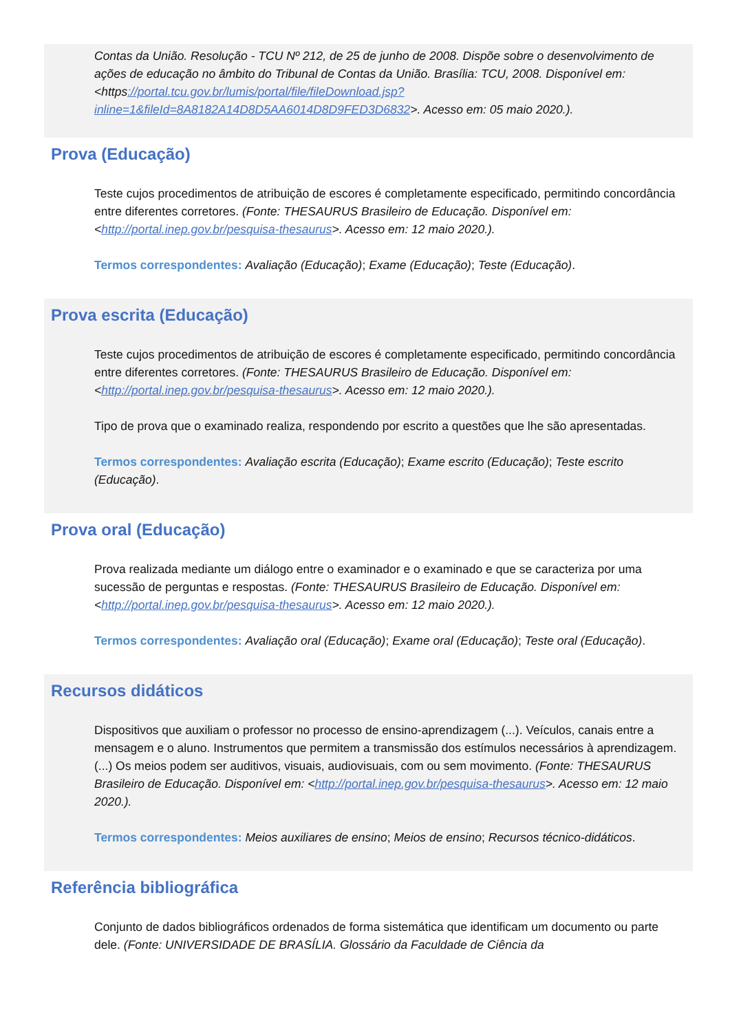Contas da União. Resolução - TCU Nº 212, de 25 de junho de 2008. Dispõe sobre o desenvolvimento de ações de educação no âmbito do Tribunal de Contas da União. Brasília: TCU, 2008. Disponível em: <https://portal.tcu.gov.br/lumis/portal/file/fileDownload.jsp?inline=1&fileId=8A8182A14D8D5AA6014D8D9FED3D6832>. Acesso em: 05 maio 2020.).
Prova (Educação)
Teste cujos procedimentos de atribuição de escores é completamente especificado, permitindo concordância entre diferentes corretores. (Fonte: THESAURUS Brasileiro de Educação. Disponível em: <http://portal.inep.gov.br/pesquisa-thesaurus>. Acesso em: 12 maio 2020.).
Termos correspondentes: Avaliação (Educação); Exame (Educação); Teste (Educação).
Prova escrita (Educação)
Teste cujos procedimentos de atribuição de escores é completamente especificado, permitindo concordância entre diferentes corretores. (Fonte: THESAURUS Brasileiro de Educação. Disponível em: <http://portal.inep.gov.br/pesquisa-thesaurus>. Acesso em: 12 maio 2020.).
Tipo de prova que o examinado realiza, respondendo por escrito a questões que lhe são apresentadas.
Termos correspondentes: Avaliação escrita (Educação); Exame escrito (Educação); Teste escrito (Educação).
Prova oral (Educação)
Prova realizada mediante um diálogo entre o examinador e o examinado e que se caracteriza por uma sucessão de perguntas e respostas. (Fonte: THESAURUS Brasileiro de Educação. Disponível em: <http://portal.inep.gov.br/pesquisa-thesaurus>. Acesso em: 12 maio 2020.).
Termos correspondentes: Avaliação oral (Educação); Exame oral (Educação); Teste oral (Educação).
Recursos didáticos
Dispositivos que auxiliam o professor no processo de ensino-aprendizagem (...). Veículos, canais entre a mensagem e o aluno. Instrumentos que permitem a transmissão dos estímulos necessários à aprendizagem. (...) Os meios podem ser auditivos, visuais, audiovisuais, com ou sem movimento. (Fonte: THESAURUS Brasileiro de Educação. Disponível em: <http://portal.inep.gov.br/pesquisa-thesaurus>. Acesso em: 12 maio 2020.).
Termos correspondentes: Meios auxiliares de ensino; Meios de ensino; Recursos técnico-didáticos.
Referência bibliográfica
Conjunto de dados bibliográficos ordenados de forma sistemática que identificam um documento ou parte dele. (Fonte: UNIVERSIDADE DE BRASÍLIA. Glossário da Faculdade de Ciência da